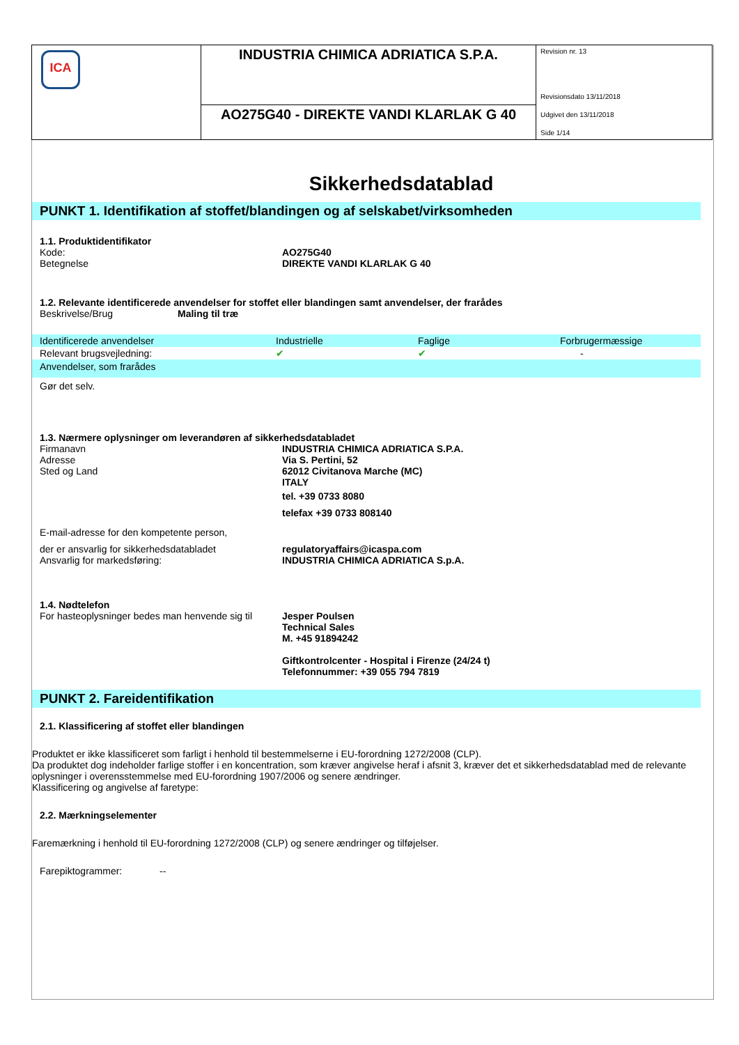| ICA | INDUSTRIA CHIMICA ADRIATICA S.P.A. | Revision nr. 13 Revisionsdato 13/11/2018 Udgivet den 13/11/2018 Side 1/14 |
| | AO275G40 - DIREKTE VANDI KLARLAK G 40 | |
Sikkerhedsdatablad
PUNKT 1. Identifikation af stoffet/blandingen og af selskabet/virksomheden
1.1. Produktidentifikator
Kode: AO275G40
Betegnelse DIREKTE VANDI KLARLAK G 40
1.2. Relevante identificerede anvendelser for stoffet eller blandingen samt anvendelser, der frarådes
Beskrivelse/Brug Maling til træ
| Identificerede anvendelser | Industrielle | Faglige | Forbrugermæssige |
| Relevant brugsvejledning: | ✔ | ✔ | - |
| Anvendelser, som frarådes | | | |
Gør det selv.
1.3. Nærmere oplysninger om leverandøren af sikkerhedsdatabladet
Firmanavn
Adresse
Sted og Land
INDUSTRIA CHIMICA ADRIATICA S.P.A.
Via S. Pertini, 52
62012 Civitanova Marche (MC)
ITALY
tel. +39 0733 8080
telefax +39 0733 808140
E-mail-adresse for den kompetente person,
der er ansvarlig for sikkerhedsdatabladet
Ansvarlig for markedsføring:
regulatoryaffairs@icaspa.com
INDUSTRIA CHIMICA ADRIATICA S.p.A.
1.4. Nødtelefon
For hasteoplysninger bedes man henvende sig til
Jesper Poulsen
Technical Sales
M. +45 91894242
Giftkontrolcenter - Hospital i Firenze (24/24 t)
Telefonnummer: +39 055 794 7819
PUNKT 2. Fareidentifikation
2.1. Klassificering af stoffet eller blandingen
Produktet er ikke klassificeret som farligt i henhold til bestemmelserne i EU-forordning 1272/2008 (CLP).
Da produktet dog indeholder farlige stoffer i en koncentration, som kræver angivelse heraf i afsnit 3, kræver det et sikkerhedsdatablad med de relevante oplysninger i overensstemmelse med EU-forordning 1907/2006 og senere ændringer.
Klassificering og angivelse af faretype:
2.2. Mærkningselementer
Faremærkning i henhold til EU-forordning 1272/2008 (CLP) og senere ændringer og tilføjelser.
Farepiktogrammer:
--